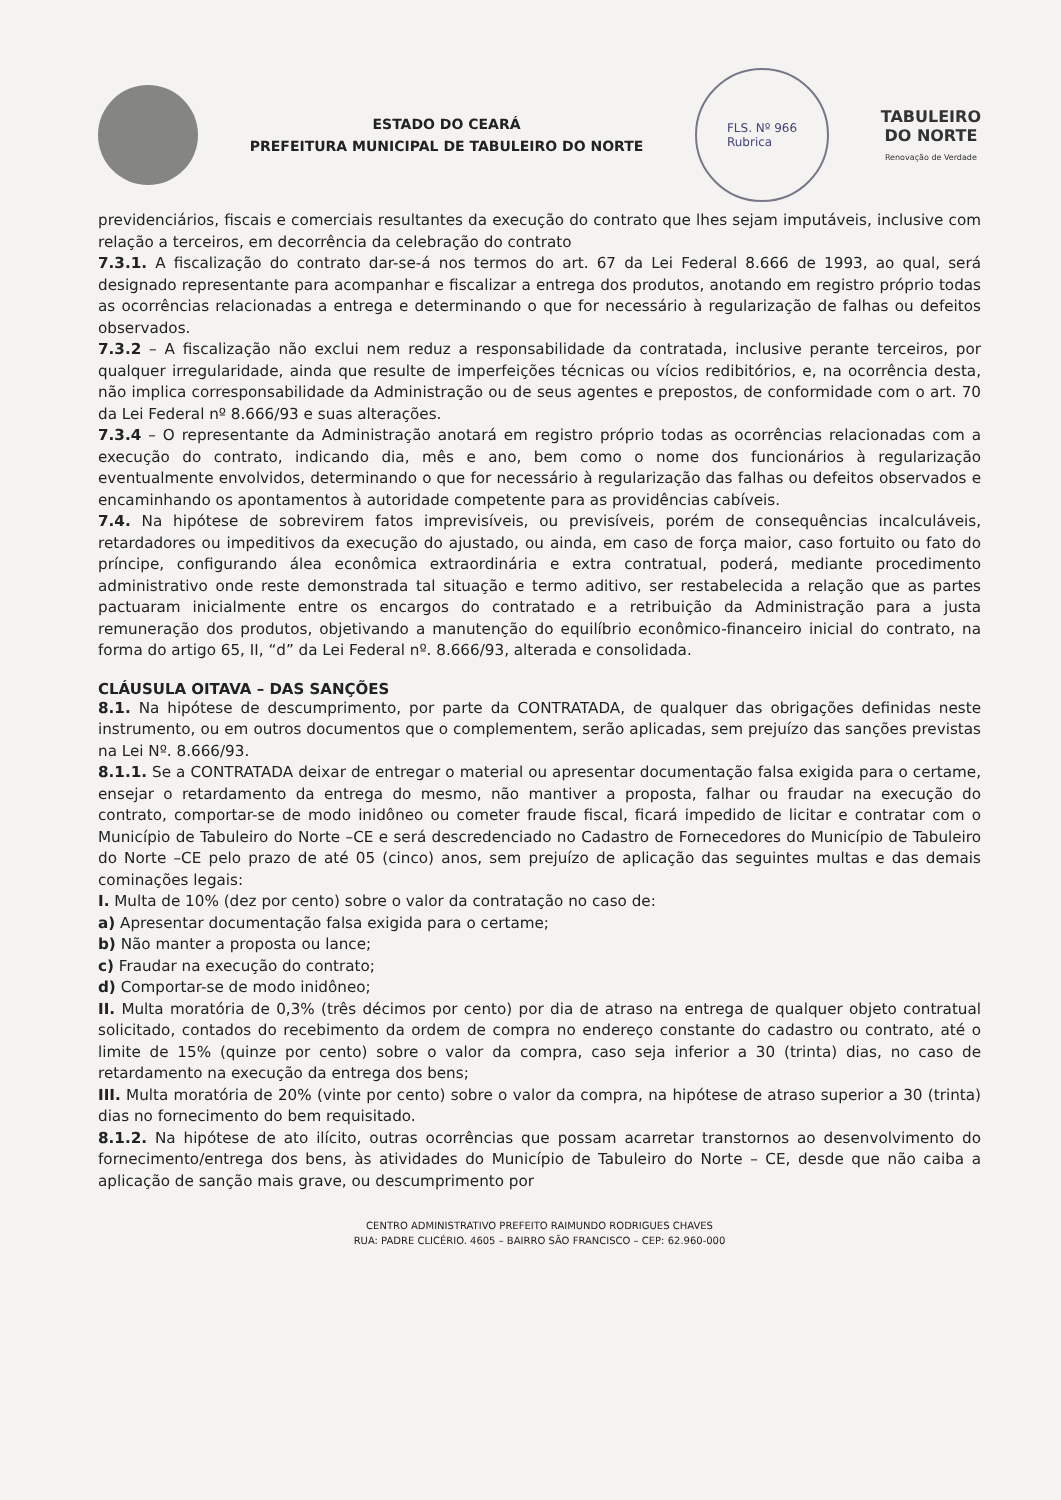ESTADO DO CEARÁ
PREFEITURA MUNICIPAL DE TABULEIRO DO NORTE
FLS. Nº 966
Rubrica
TABULEIRO
DO NORTE
Renovação de Verdade
previdenciários, fiscais e comerciais resultantes da execução do contrato que lhes sejam imputáveis, inclusive com relação a terceiros, em decorrência da celebração do contrato
7.3.1. A fiscalização do contrato dar-se-á nos termos do art. 67 da Lei Federal 8.666 de 1993, ao qual, será designado representante para acompanhar e fiscalizar a entrega dos produtos, anotando em registro próprio todas as ocorrências relacionadas a entrega e determinando o que for necessário à regularização de falhas ou defeitos observados.
7.3.2 – A fiscalização não exclui nem reduz a responsabilidade da contratada, inclusive perante terceiros, por qualquer irregularidade, ainda que resulte de imperfeições técnicas ou vícios redibitórios, e, na ocorrência desta, não implica corresponsabilidade da Administração ou de seus agentes e prepostos, de conformidade com o art. 70 da Lei Federal nº 8.666/93 e suas alterações.
7.3.4 – O representante da Administração anotará em registro próprio todas as ocorrências relacionadas com a execução do contrato, indicando dia, mês e ano, bem como o nome dos funcionários à regularização eventualmente envolvidos, determinando o que for necessário à regularização das falhas ou defeitos observados e encaminhando os apontamentos à autoridade competente para as providências cabíveis.
7.4. Na hipótese de sobrevirem fatos imprevisíveis, ou previsíveis, porém de consequências incalculáveis, retardadores ou impeditivos da execução do ajustado, ou ainda, em caso de força maior, caso fortuito ou fato do príncipe, configurando álea econômica extraordinária e extra contratual, poderá, mediante procedimento administrativo onde reste demonstrada tal situação e termo aditivo, ser restabelecida a relação que as partes pactuaram inicialmente entre os encargos do contratado e a retribuição da Administração para a justa remuneração dos produtos, objetivando a manutenção do equilíbrio econômico-financeiro inicial do contrato, na forma do artigo 65, II, “d” da Lei Federal nº. 8.666/93, alterada e consolidada.
CLÁUSULA OITAVA – DAS SANÇÕES
8.1. Na hipótese de descumprimento, por parte da CONTRATADA, de qualquer das obrigações definidas neste instrumento, ou em outros documentos que o complementem, serão aplicadas, sem prejuízo das sanções previstas na Lei Nº. 8.666/93.
8.1.1. Se a CONTRATADA deixar de entregar o material ou apresentar documentação falsa exigida para o certame, ensejar o retardamento da entrega do mesmo, não mantiver a proposta, falhar ou fraudar na execução do contrato, comportar-se de modo inidôneo ou cometer fraude fiscal, ficará impedido de licitar e contratar com o Município de Tabuleiro do Norte –CE e será descredenciado no Cadastro de Fornecedores do Município de Tabuleiro do Norte –CE pelo prazo de até 05 (cinco) anos, sem prejuízo de aplicação das seguintes multas e das demais cominações legais:
I. Multa de 10% (dez por cento) sobre o valor da contratação no caso de:
a) Apresentar documentação falsa exigida para o certame;
b) Não manter a proposta ou lance;
c) Fraudar na execução do contrato;
d) Comportar-se de modo inidôneo;
II. Multa moratória de 0,3% (três décimos por cento) por dia de atraso na entrega de qualquer objeto contratual solicitado, contados do recebimento da ordem de compra no endereço constante do cadastro ou contrato, até o limite de 15% (quinze por cento) sobre o valor da compra, caso seja inferior a 30 (trinta) dias, no caso de retardamento na execução da entrega dos bens;
III. Multa moratória de 20% (vinte por cento) sobre o valor da compra, na hipótese de atraso superior a 30 (trinta) dias no fornecimento do bem requisitado.
8.1.2. Na hipótese de ato ilícito, outras ocorrências que possam acarretar transtornos ao desenvolvimento do fornecimento/entrega dos bens, às atividades do Município de Tabuleiro do Norte – CE, desde que não caiba a aplicação de sanção mais grave, ou descumprimento por
CENTRO ADMINISTRATIVO PREFEITO RAIMUNDO RODRIGUES CHAVES
RUA: PADRE CLICÉRIO. 4605 – BAIRRO SÃO FRANCISCO – CEP: 62.960-000